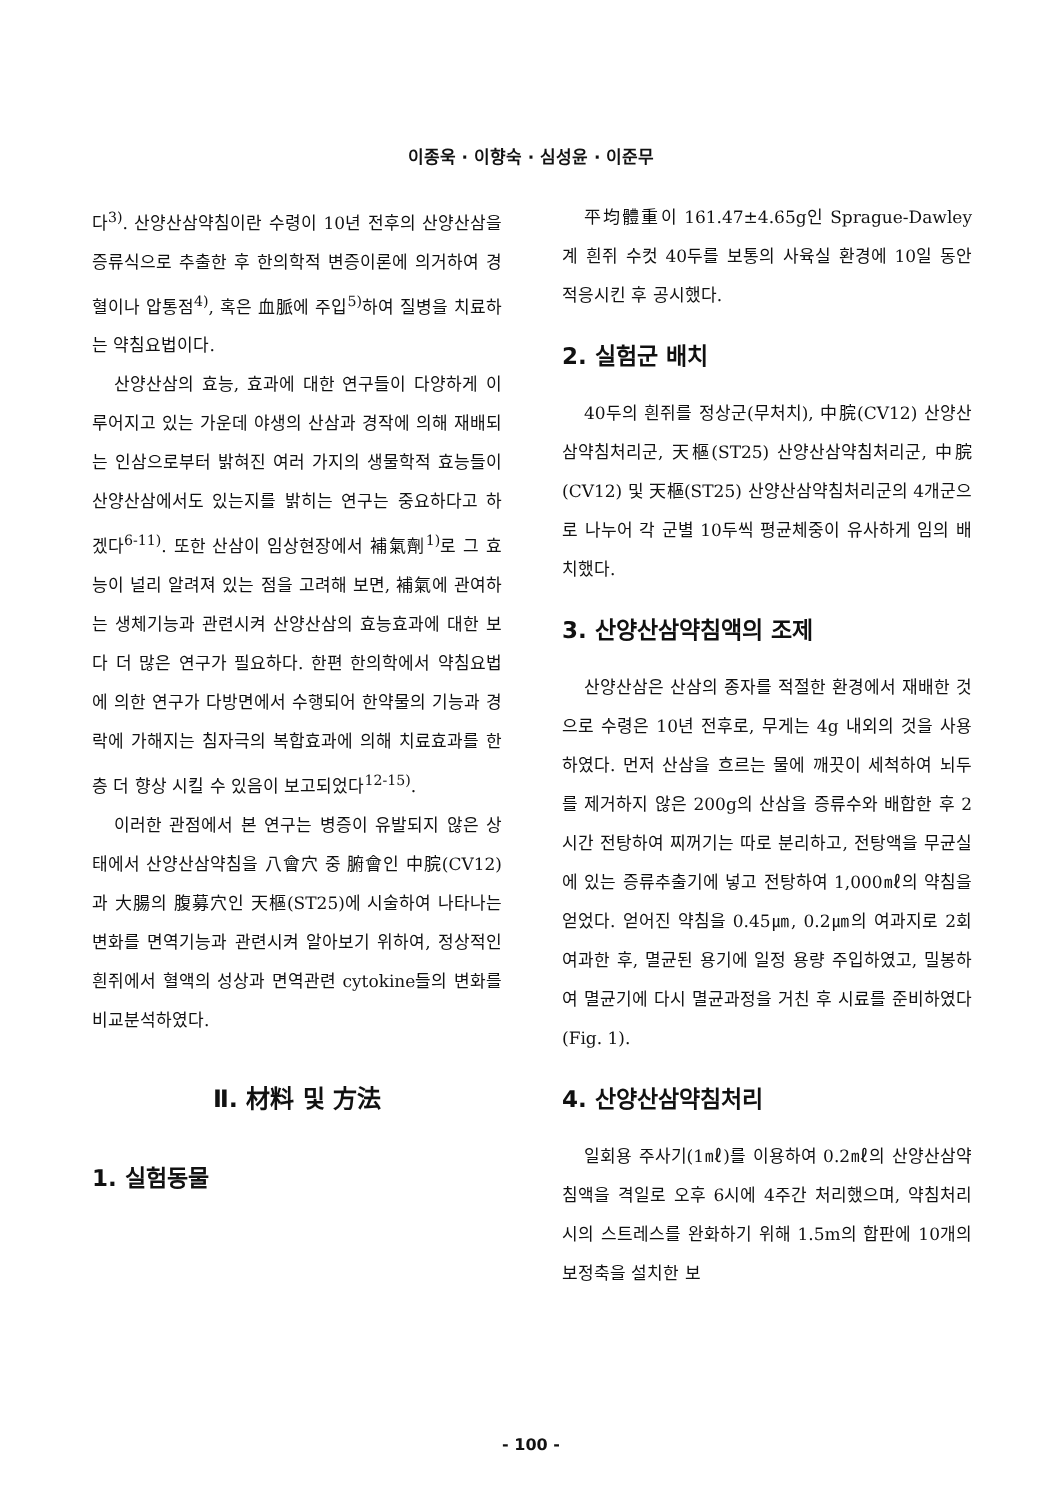이종욱 · 이향숙 · 심성윤 · 이준무
다<sup>3)</sup>. 산양산삼약침이란 수령이 10년 전후의 산양산삼을 증류식으로 추출한 후 한의학적 변증이론에 의거하여 경혈이나 압통점<sup>4)</sup>, 혹은 血脈에 주입<sup>5)</sup>하여 질병을 치료하는 약침요법이다.
산양산삼의 효능, 효과에 대한 연구들이 다양하게 이루어지고 있는 가운데 야생의 산삼과 경작에 의해 재배되는 인삼으로부터 밝혀진 여러 가지의 생물학적 효능들이 산양산삼에서도 있는지를 밝히는 연구는 중요하다고 하겠다<sup>6-11)</sup>. 또한 산삼이 임상현장에서 補氣劑<sup>1)</sup>로 그 효능이 널리 알려져 있는 점을 고려해 보면, 補氣에 관여하는 생체기능과 관련시켜 산양산삼의 효능효과에 대한 보다 더 많은 연구가 필요하다. 한편 한의학에서 약침요법에 의한 연구가 다방면에서 수행되어 한약물의 기능과 경락에 가해지는 침자극의 복합효과에 의해 치료효과를 한층 더 향상 시킬 수 있음이 보고되었다<sup>12-15)</sup>.
이러한 관점에서 본 연구는 병증이 유발되지 않은 상태에서 산양산삼약침을 八會穴 중 腑會인 中脘(CV12)과 大腸의 腹募穴인 天樞(ST25)에 시술하여 나타나는 변화를 면역기능과 관련시켜 알아보기 위하여, 정상적인 흰쥐에서 혈액의 성상과 면역관련 cytokine들의 변화를 비교분석하였다.
Ⅱ. 材料 및 方法
1. 실험동물
平均體重이 161.47±4.65g인 Sprague-Dawley계 흰쥐 수컷 40두를 보통의 사육실 환경에 10일 동안 적응시킨 후 공시했다.
2. 실험군 배치
40두의 흰쥐를 정상군(무처치), 中脘(CV12) 산양산삼약침처리군, 天樞(ST25) 산양산삼약침처리군, 中脘(CV12) 및 天樞(ST25) 산양산삼약침처리군의 4개군으로 나누어 각 군별 10두씩 평균체중이 유사하게 임의 배치했다.
3. 산양산삼약침액의 조제
산양산삼은 산삼의 종자를 적절한 환경에서 재배한 것으로 수령은 10년 전후로, 무게는 4g 내외의 것을 사용하였다. 먼저 산삼을 흐르는 물에 깨끗이 세척하여 뇌두를 제거하지 않은 200g의 산삼을 증류수와 배합한 후 2시간 전탕하여 찌꺼기는 따로 분리하고, 전탕액을 무균실에 있는 증류추출기에 넣고 전탕하여 1,000㎖의 약침을 얻었다. 얻어진 약침을 0.45㎛, 0.2㎛의 여과지로 2회 여과한 후, 멸균된 용기에 일정 용량 주입하였고, 밀봉하여 멸균기에 다시 멸균과정을 거친 후 시료를 준비하였다 (Fig. 1).
4. 산양산삼약침처리
일회용 주사기(1㎖)를 이용하여 0.2㎖의 산양산삼약침액을 격일로 오후 6시에 4주간 처리했으며, 약침처리시의 스트레스를 완화하기 위해 1.5m의 합판에 10개의 보정축을 설치한 보
- 100 -